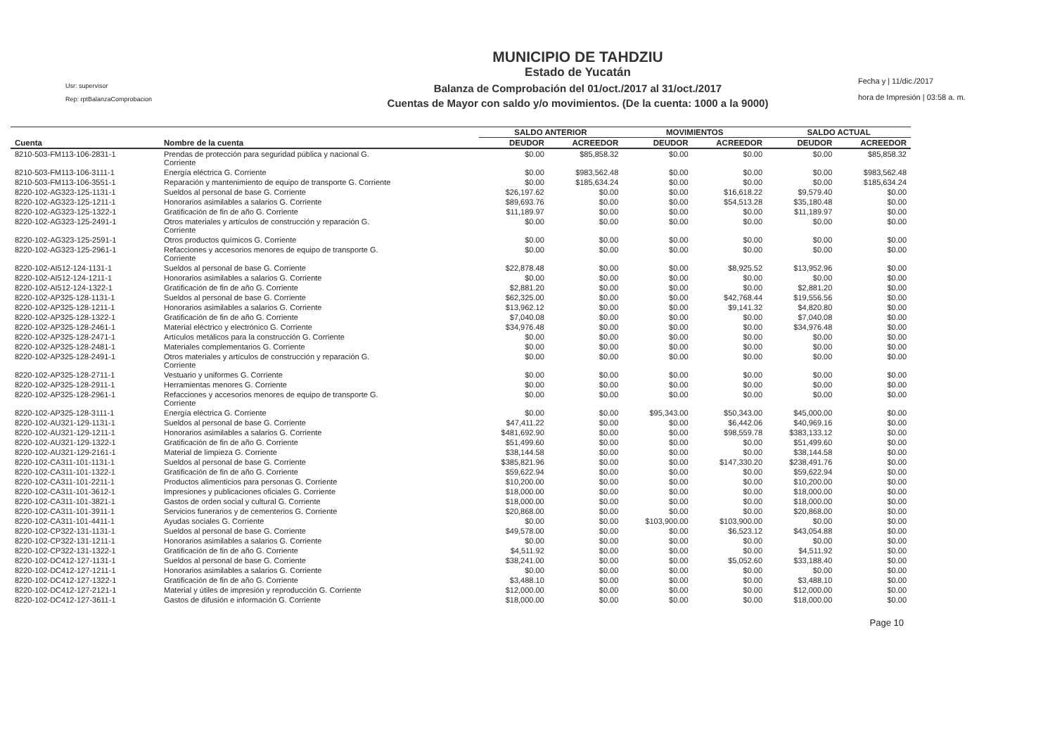Usr: supervisor
Rep: rptBalanzaComprobacion
MUNICIPIO DE TAHDZIU
Estado de Yucatán
Balanza de Comprobación del 01/oct./2017 al 31/oct./2017
Cuentas de Mayor con saldo y/o movimientos. (De la cuenta: 1000 a la 9000)
Fecha y | 11/dic./2017
hora de Impresión | 03:58 a. m.
| | | SALDO ANTERIOR | | MOVIMIENTOS | | SALDO ACTUAL | |
| --- | --- | --- | --- | --- | --- | --- | --- |
| Cuenta | Nombre de la cuenta | DEUDOR | ACREEDOR | DEUDOR | ACREEDOR | DEUDOR | ACREEDOR |
| 8210-503-FM113-106-2831-1 | Prendas de protección para seguridad pública y nacional G. Corriente | $0.00 | $85,858.32 | $0.00 | $0.00 | $0.00 | $85,858.32 |
| 8210-503-FM113-106-3111-1 | Energía eléctrica G. Corriente | $0.00 | $983,562.48 | $0.00 | $0.00 | $0.00 | $983,562.48 |
| 8210-503-FM113-106-3551-1 | Reparación y mantenimiento de equipo de transporte G. Corriente | $0.00 | $185,634.24 | $0.00 | $0.00 | $0.00 | $185,634.24 |
| 8220-102-AG323-125-1131-1 | Sueldos al personal de base G. Corriente | $26,197.62 | $0.00 | $0.00 | $16,618.22 | $9,579.40 | $0.00 |
| 8220-102-AG323-125-1211-1 | Honorarios asimilables a salarios G. Corriente | $89,693.76 | $0.00 | $0.00 | $54,513.28 | $35,180.48 | $0.00 |
| 8220-102-AG323-125-1322-1 | Gratificación de fin de año G. Corriente | $11,189.97 | $0.00 | $0.00 | $0.00 | $11,189.97 | $0.00 |
| 8220-102-AG323-125-2491-1 | Otros materiales y artículos de construcción y reparación G. Corriente | $0.00 | $0.00 | $0.00 | $0.00 | $0.00 | $0.00 |
| 8220-102-AG323-125-2591-1 | Otros productos químicos G. Corriente | $0.00 | $0.00 | $0.00 | $0.00 | $0.00 | $0.00 |
| 8220-102-AG323-125-2961-1 | Refacciones y accesorios menores de equipo de transporte G. Corriente | $0.00 | $0.00 | $0.00 | $0.00 | $0.00 | $0.00 |
| 8220-102-AI512-124-1131-1 | Sueldos al personal de base G. Corriente | $22,878.48 | $0.00 | $0.00 | $8,925.52 | $13,952.96 | $0.00 |
| 8220-102-AI512-124-1211-1 | Honorarios asimilables a salarios G. Corriente | $0.00 | $0.00 | $0.00 | $0.00 | $0.00 | $0.00 |
| 8220-102-AI512-124-1322-1 | Gratificación de fin de año G. Corriente | $2,881.20 | $0.00 | $0.00 | $0.00 | $2,881.20 | $0.00 |
| 8220-102-AP325-128-1131-1 | Sueldos al personal de base G. Corriente | $62,325.00 | $0.00 | $0.00 | $42,768.44 | $19,556.56 | $0.00 |
| 8220-102-AP325-128-1211-1 | Honorarios asimilables a salarios G. Corriente | $13,962.12 | $0.00 | $0.00 | $9,141.32 | $4,820.80 | $0.00 |
| 8220-102-AP325-128-1322-1 | Gratificación de fin de año G. Corriente | $7,040.08 | $0.00 | $0.00 | $0.00 | $7,040.08 | $0.00 |
| 8220-102-AP325-128-2461-1 | Material eléctrico y electrónico G. Corriente | $34,976.48 | $0.00 | $0.00 | $0.00 | $34,976.48 | $0.00 |
| 8220-102-AP325-128-2471-1 | Artículos metálicos para la construcción G. Corriente | $0.00 | $0.00 | $0.00 | $0.00 | $0.00 | $0.00 |
| 8220-102-AP325-128-2481-1 | Materiales complementarios G. Corriente | $0.00 | $0.00 | $0.00 | $0.00 | $0.00 | $0.00 |
| 8220-102-AP325-128-2491-1 | Otros materiales y artículos de construcción y reparación G. Corriente | $0.00 | $0.00 | $0.00 | $0.00 | $0.00 | $0.00 |
| 8220-102-AP325-128-2711-1 | Vestuario y uniformes G. Corriente | $0.00 | $0.00 | $0.00 | $0.00 | $0.00 | $0.00 |
| 8220-102-AP325-128-2911-1 | Herramientas menores G. Corriente | $0.00 | $0.00 | $0.00 | $0.00 | $0.00 | $0.00 |
| 8220-102-AP325-128-2961-1 | Refacciones y accesorios menores de equipo de transporte G. Corriente | $0.00 | $0.00 | $0.00 | $0.00 | $0.00 | $0.00 |
| 8220-102-AP325-128-3111-1 | Energía eléctrica G. Corriente | $0.00 | $0.00 | $95,343.00 | $50,343.00 | $45,000.00 | $0.00 |
| 8220-102-AU321-129-1131-1 | Sueldos al personal de base G. Corriente | $47,411.22 | $0.00 | $0.00 | $6,442.06 | $40,969.16 | $0.00 |
| 8220-102-AU321-129-1211-1 | Honorarios asimilables a salarios G. Corriente | $481,692.90 | $0.00 | $0.00 | $98,559.78 | $383,133.12 | $0.00 |
| 8220-102-AU321-129-1322-1 | Gratificación de fin de año G. Corriente | $51,499.60 | $0.00 | $0.00 | $0.00 | $51,499.60 | $0.00 |
| 8220-102-AU321-129-2161-1 | Material de limpieza G. Corriente | $38,144.58 | $0.00 | $0.00 | $0.00 | $38,144.58 | $0.00 |
| 8220-102-CA311-101-1131-1 | Sueldos al personal de base G. Corriente | $385,821.96 | $0.00 | $0.00 | $147,330.20 | $238,491.76 | $0.00 |
| 8220-102-CA311-101-1322-1 | Gratificación de fin de año G. Corriente | $59,622.94 | $0.00 | $0.00 | $0.00 | $59,622.94 | $0.00 |
| 8220-102-CA311-101-2211-1 | Productos alimenticios para personas G. Corriente | $10,200.00 | $0.00 | $0.00 | $0.00 | $10,200.00 | $0.00 |
| 8220-102-CA311-101-3612-1 | Impresiones y publicaciones oficiales G. Corriente | $18,000.00 | $0.00 | $0.00 | $0.00 | $18,000.00 | $0.00 |
| 8220-102-CA311-101-3821-1 | Gastos de orden social y cultural G. Corriente | $18,000.00 | $0.00 | $0.00 | $0.00 | $18,000.00 | $0.00 |
| 8220-102-CA311-101-3911-1 | Servicios funerarios y de cementerios G. Corriente | $20,868.00 | $0.00 | $0.00 | $0.00 | $20,868.00 | $0.00 |
| 8220-102-CA311-101-4411-1 | Ayudas sociales G. Corriente | $0.00 | $0.00 | $103,900.00 | $103,900.00 | $0.00 | $0.00 |
| 8220-102-CP322-131-1131-1 | Sueldos al personal de base G. Corriente | $49,578.00 | $0.00 | $0.00 | $6,523.12 | $43,054.88 | $0.00 |
| 8220-102-CP322-131-1211-1 | Honorarios asimilables a salarios G. Corriente | $0.00 | $0.00 | $0.00 | $0.00 | $0.00 | $0.00 |
| 8220-102-CP322-131-1322-1 | Gratificación de fin de año G. Corriente | $4,511.92 | $0.00 | $0.00 | $0.00 | $4,511.92 | $0.00 |
| 8220-102-DC412-127-1131-1 | Sueldos al personal de base G. Corriente | $38,241.00 | $0.00 | $0.00 | $5,052.60 | $33,188.40 | $0.00 |
| 8220-102-DC412-127-1211-1 | Honorarios asimilables a salarios G. Corriente | $0.00 | $0.00 | $0.00 | $0.00 | $0.00 | $0.00 |
| 8220-102-DC412-127-1322-1 | Gratificación de fin de año G. Corriente | $3,488.10 | $0.00 | $0.00 | $0.00 | $3,488.10 | $0.00 |
| 8220-102-DC412-127-2121-1 | Material y útiles de impresión y reproducción G. Corriente | $12,000.00 | $0.00 | $0.00 | $0.00 | $12,000.00 | $0.00 |
| 8220-102-DC412-127-3611-1 | Gastos de difusión e información G. Corriente | $18,000.00 | $0.00 | $0.00 | $0.00 | $18,000.00 | $0.00 |
Page 10